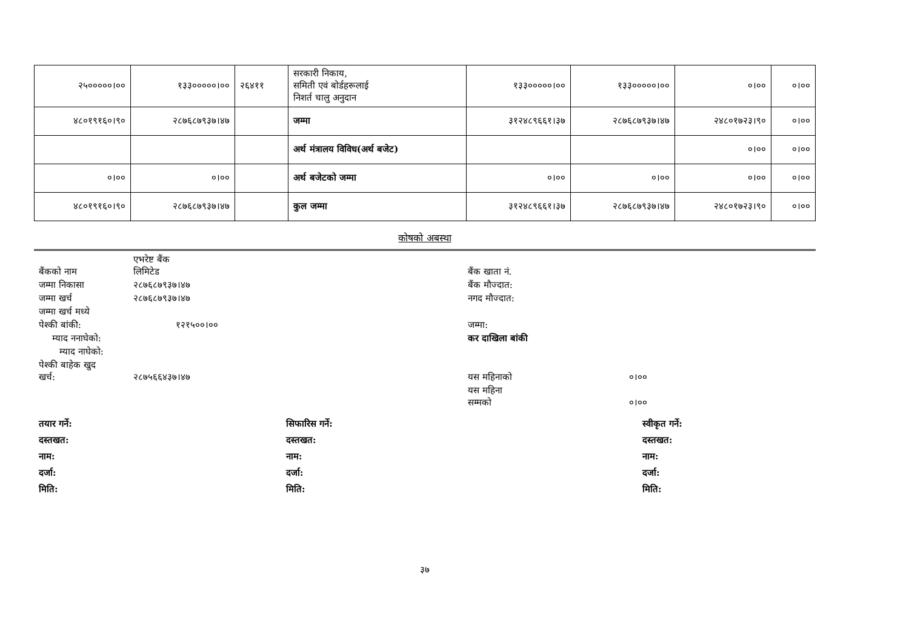| २५०००००।०० | १३३०००००।०० | २६४११ | सरकारी निकाय, समिती एवं बोर्डहरूलाई निशर्त चालु अनुदान | १३३०००००।०० | १३३०००००।०० | ०।०० | ०।०० |
| ४८०१९१६०।९० | २८७६८७९३७।४७ | | जम्मा | ३१२४८९६६१।३७ | २८७६८७९३७।४७ | २४८०१७२३।९० | ०।०० |
| | | | अर्थ मंत्रालय विविध(अर्थ बजेट) | | | ०।०० | ०।०० |
| ०।०० | ०।०० | | अर्थ बजेटको जम्मा | ०।०० | ०।०० | ०।०० | ०।०० |
| ४८०१९१६०।९० | २८७६८७९३७।४७ | | कुल जम्मा | ३१२४८९६६१।३७ | २८७६८७९३७।४७ | २४८०१७२३।९० | ०।०० |
कोषको अबस्था
| बैंकको नाम | एभरेष्ट बैंक लिमिटेड | | बैंक खाता नं. | |
| जम्मा निकासा | २८७६८७९३७।४७ | | बैंक मौज्दात: | |
| जम्मा खर्च | २८७६८७९३७।४७ | | नगद मौज्दात: | |
| जम्मा खर्च मध्ये | | | | |
| पेश्की बांकी: | १२१५००।०० | | जम्मा: | |
| म्याद ननाघेको: | | | कर दाखिला बांकी | |
| म्याद नाघेको: | | | | |
| पेश्की बाहेक खुद खर्च: | २८७५६६४३७।४७ | | यस महिनाको | ०।०० |
| | | | यस महिना सम्मको | ०।०० |
तयार गर्ने:
दस्तखत:
नाम:
दर्जा:
मिति:
सिफारिस गर्ने:
दस्तखत:
नाम:
दर्जा:
मिति:
स्वीकृत गर्ने:
दस्तखत:
नाम:
दर्जा:
मिति:
३७